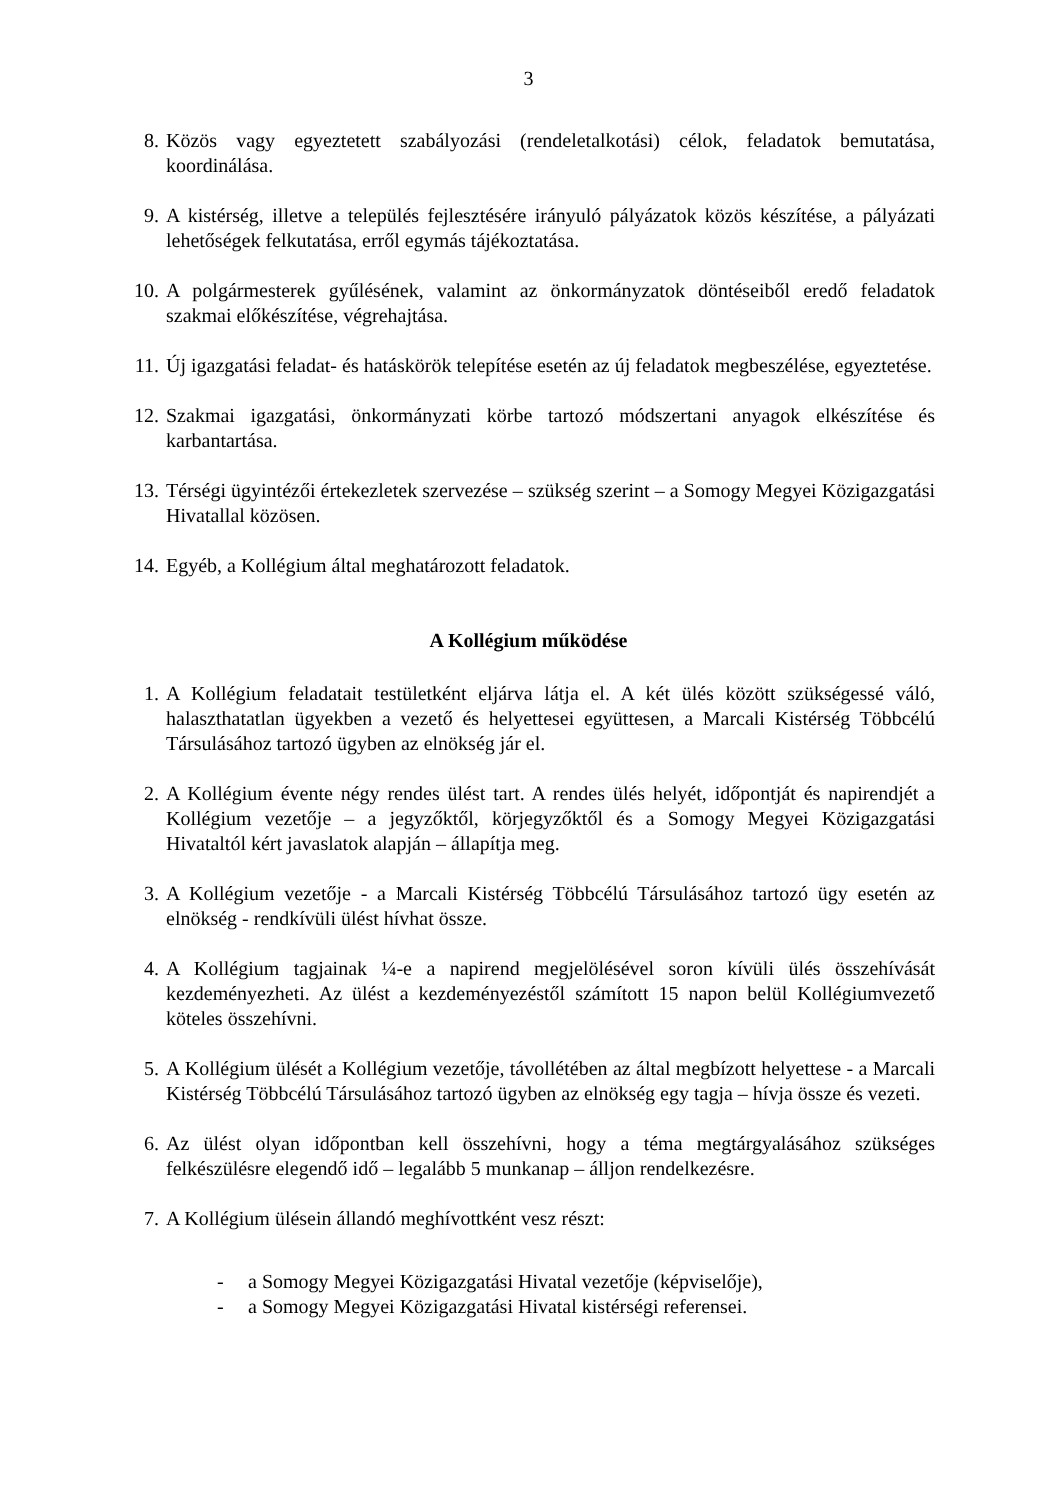3
8. Közös vagy egyeztetett szabályozási (rendeletalkotási) célok, feladatok bemutatása, koordinálása.
9. A kistérség, illetve a település fejlesztésére irányuló pályázatok közös készítése, a pályázati lehetőségek felkutatása, erről egymás tájékoztatása.
10. A polgármesterek gyűlésének, valamint az önkormányzatok döntéseiből eredő feladatok szakmai előkészítése, végrehajtása.
11. Új igazgatási feladat- és hatáskörök telepítése esetén az új feladatok megbeszélése, egyeztetése.
12. Szakmai igazgatási, önkormányzati körbe tartozó módszertani anyagok elkészítése és karbantartása.
13. Térségi ügyintézői értekezletek szervezése – szükség szerint – a Somogy Megyei Közigazgatási Hivatallal közösen.
14. Egyéb, a Kollégium által meghatározott feladatok.
A Kollégium működése
1. A Kollégium feladatait testületként eljárva látja el. A két ülés között szükségessé váló, halaszthatatlan ügyekben a vezető és helyettesei együttesen, a Marcali Kistérség Többcélú Társulásához tartozó ügyben az elnökség jár el.
2. A Kollégium évente négy rendes ülést tart. A rendes ülés helyét, időpontját és napirendjét a Kollégium vezetője – a jegyzőktől, körjegyzőktől és a Somogy Megyei Közigazgatási Hivataltól kért javaslatok alapján – állapítja meg.
3. A Kollégium vezetője - a Marcali Kistérség Többcélú Társulásához tartozó ügy esetén az elnökség - rendkívüli ülést hívhat össze.
4. A Kollégium tagjainak ¼-e a napirend megjelölésével soron kívüli ülés összehívását kezdeményezheti. Az ülést a kezdeményezéstől számított 15 napon belül Kollégiumvezető köteles összehívni.
5. A Kollégium ülését a Kollégium vezetője, távollétében az által megbízott helyettese - a Marcali Kistérség Többcélú Társulásához tartozó ügyben az elnökség egy tagja – hívja össze és vezeti.
6. Az ülést olyan időpontban kell összehívni, hogy a téma megtárgyalásához szükséges felkészülésre elegendő idő – legalább 5 munkanap – álljon rendelkezésre.
7. A Kollégium ülésein állandó meghívottként vesz részt:
- a Somogy Megyei Közigazgatási Hivatal vezetője (képviselője),
- a Somogy Megyei Közigazgatási Hivatal kistérségi referensei.